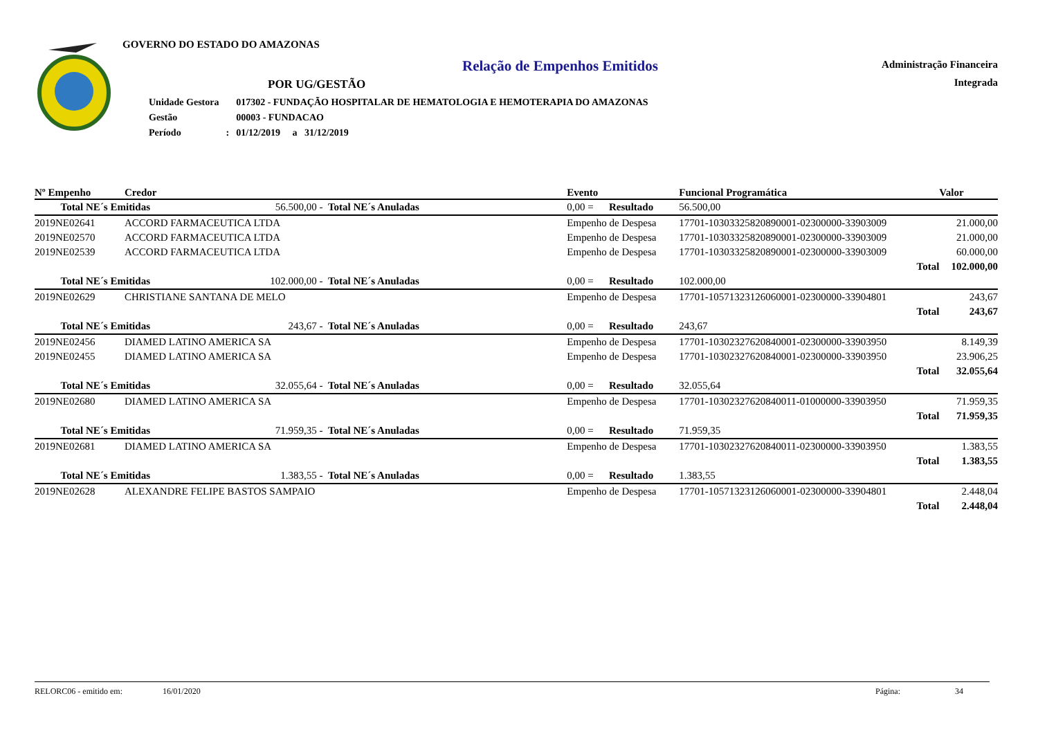GOVERNO DO ESTADO DO AMAZONAS
Relação de Empenhos Emitidos
POR UG/GESTÃO
| Unidade Gestora | | 017302 - FUNDAÇÃO HOSPITALAR DE HEMATOLOGIA E HEMOTERAPIA DO AMAZONAS |
| Gestão | | 00003 - FUNDACAO |
| Período | : | 01/12/2019 a 31/12/2019 |
Administração Financeira
Integrada
| Nº Empenho | Credor | | | Evento | | Funcional Programática | | Valor |
| --- | --- | --- | --- | --- | --- | --- | --- | --- |
| Total NE´s Emitidas | | 56.500,00 - | Total NE´s Anuladas | 0,00 = | Resultado | 56.500,00 | | |
| 2019NE02641 | ACCORD FARMACEUTICA LTDA | | | Empenho de Despesa | | 17701-10303325820890001-02300000-33903009 | | 21.000,00 |
| 2019NE02570 | ACCORD FARMACEUTICA LTDA | | | Empenho de Despesa | | 17701-10303325820890001-02300000-33903009 | | 21.000,00 |
| 2019NE02539 | ACCORD FARMACEUTICA LTDA | | | Empenho de Despesa | | 17701-10303325820890001-02300000-33903009 | | 60.000,00 |
| Total | | | | | | | | 102.000,00 |
| Total NE´s Emitidas | | 102.000,00 - | Total NE´s Anuladas | 0,00 = | Resultado | 102.000,00 | | |
| 2019NE02629 | CHRISTIANE SANTANA DE MELO | | | Empenho de Despesa | | 17701-10571323126060001-02300000-33904801 | | 243,67 |
| Total | | | | | | | | 243,67 |
| Total NE´s Emitidas | | 243,67 - | Total NE´s Anuladas | 0,00 = | Resultado | 243,67 | | |
| 2019NE02456 | DIAMED LATINO AMERICA SA | | | Empenho de Despesa | | 17701-10302327620840001-02300000-33903950 | | 8.149,39 |
| 2019NE02455 | DIAMED LATINO AMERICA SA | | | Empenho de Despesa | | 17701-10302327620840001-02300000-33903950 | | 23.906,25 |
| Total | | | | | | | | 32.055,64 |
| Total NE´s Emitidas | | 32.055,64 - | Total NE´s Anuladas | 0,00 = | Resultado | 32.055,64 | | |
| 2019NE02680 | DIAMED LATINO AMERICA SA | | | Empenho de Despesa | | 17701-10302327620840011-01000000-33903950 | | 71.959,35 |
| Total | | | | | | | | 71.959,35 |
| Total NE´s Emitidas | | 71.959,35 - | Total NE´s Anuladas | 0,00 = | Resultado | 71.959,35 | | |
| 2019NE02681 | DIAMED LATINO AMERICA SA | | | Empenho de Despesa | | 17701-10302327620840011-02300000-33903950 | | 1.383,55 |
| Total | | | | | | | | 1.383,55 |
| Total NE´s Emitidas | | 1.383,55 - | Total NE´s Anuladas | 0,00 = | Resultado | 1.383,55 | | |
| 2019NE02628 | ALEXANDRE FELIPE BASTOS SAMPAIO | | | Empenho de Despesa | | 17701-10571323126060001-02300000-33904801 | | 2.448,04 |
| Total | | | | | | | | 2.448,04 |
RELORC06 - emitido em: 16/01/2020 Página: 34